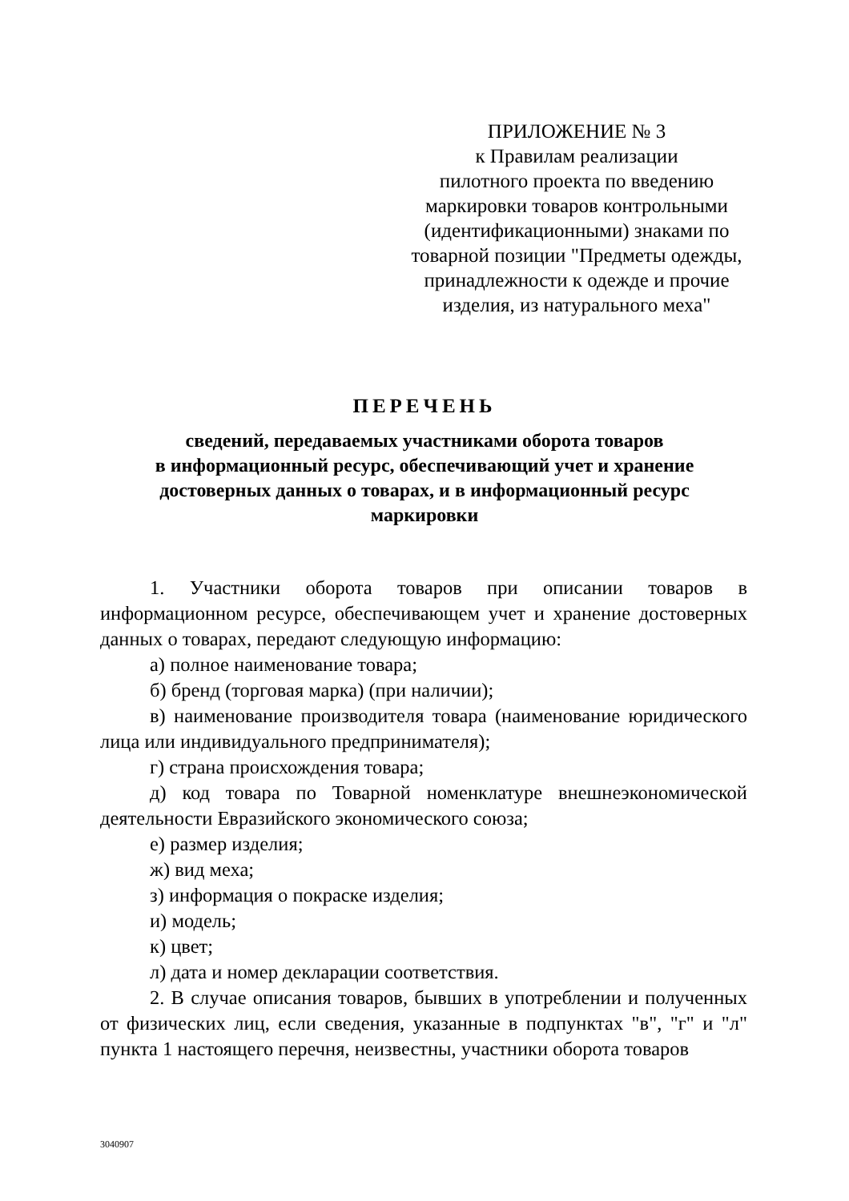ПРИЛОЖЕНИЕ № 3
к Правилам реализации
пилотного проекта по введению
маркировки товаров контрольными
(идентификационными) знаками по
товарной позиции "Предметы одежды,
принадлежности к одежде и прочие
изделия, из натурального меха"
ПЕРЕЧЕНЬ
сведений, передаваемых участниками оборота товаров
в информационный ресурс, обеспечивающий учет и хранение
достоверных данных о товарах, и в информационный ресурс
маркировки
1. Участники оборота товаров при описании товаров в информационном ресурсе, обеспечивающем учет и хранение достоверных данных о товарах, передают следующую информацию:
а) полное наименование товара;
б) бренд (торговая марка) (при наличии);
в) наименование производителя товара (наименование юридического лица или индивидуального предпринимателя);
г) страна происхождения товара;
д) код товара по Товарной номенклатуре внешнеэкономической деятельности Евразийского экономического союза;
е) размер изделия;
ж) вид меха;
з) информация о покраске изделия;
и) модель;
к) цвет;
л) дата и номер декларации соответствия.
2. В случае описания товаров, бывших в употреблении и полученных от физических лиц, если сведения, указанные в подпунктах "в", "г" и "л" пункта 1 настоящего перечня, неизвестны, участники оборота товаров
3040907